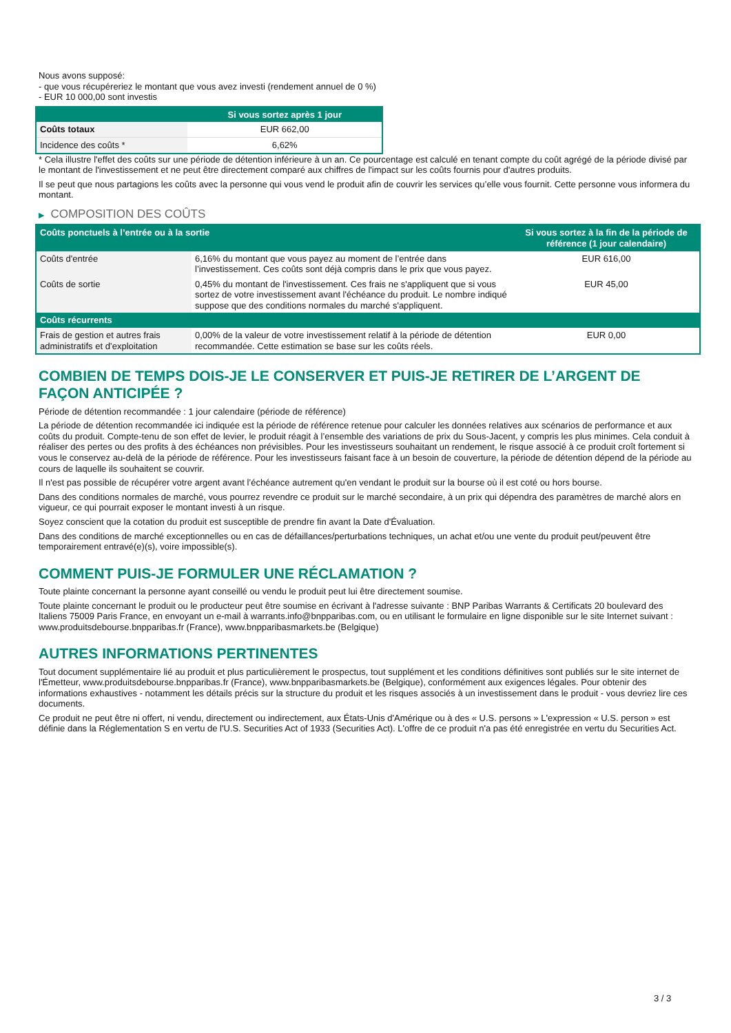Nous avons supposé:
- que vous récupéreriez le montant que vous avez investi (rendement annuel de 0 %)
- EUR 10 000,00 sont investis
| | Si vous sortez après 1 jour |
| --- | --- |
| Coûts totaux | EUR 662,00 |
| Incidence des coûts * | 6,62% |
* Cela illustre l'effet des coûts sur une période de détention inférieure à un an. Ce pourcentage est calculé en tenant compte du coût agrégé de la période divisé par le montant de l'investissement et ne peut être directement comparé aux chiffres de l'impact sur les coûts fournis pour d'autres produits.
Il se peut que nous partagions les coûts avec la personne qui vous vend le produit afin de couvrir les services qu’elle vous fournit. Cette personne vous informera du montant.
▶ COMPOSITION DES COÛTS
| Coûts ponctuels à l’entrée ou à la sortie | | Si vous sortez à la fin de la période de référence (1 jour calendaire) |
| --- | --- | --- |
| Coûts d'entrée | 6,16% du montant que vous payez au moment de l’entrée dans l’investissement. Ces coûts sont déjà compris dans le prix que vous payez. | EUR 616,00 |
| Coûts de sortie | 0,45% du montant de l'investissement. Ces frais ne s'appliquent que si vous sortez de votre investissement avant l'échéance du produit. Le nombre indiqué suppose que des conditions normales du marché s'appliquent. | EUR 45,00 |
| Coûts récurrents | | |
| Frais de gestion et autres frais administratifs et d’exploitation | 0,00% de la valeur de votre investissement relatif à la période de détention recommandée. Cette estimation se base sur les coûts réels. | EUR 0,00 |
COMBIEN DE TEMPS DOIS-JE LE CONSERVER ET PUIS-JE RETIRER DE L’ARGENT DE FAÇON ANTICIPÉE ?
Période de détention recommandée : 1 jour calendaire (période de référence)
La période de détention recommandée ici indiquée est la période de référence retenue pour calculer les données relatives aux scénarios de performance et aux coûts du produit. Compte-tenu de son effet de levier, le produit réagit à l’ensemble des variations de prix du Sous-Jacent, y compris les plus minimes. Cela conduit à réaliser des pertes ou des profits à des échéances non prévisibles. Pour les investisseurs souhaitant un rendement, le risque associé à ce produit croît fortement si vous le conservez au-delà de la période de référence. Pour les investisseurs faisant face à un besoin de couverture, la période de détention dépend de la période au cours de laquelle ils souhaitent se couvrir.
Il n'est pas possible de récupérer votre argent avant l’échéance autrement qu'en vendant le produit sur la bourse où il est coté ou hors bourse.
Dans des conditions normales de marché, vous pourrez revendre ce produit sur le marché secondaire, à un prix qui dépendra des paramètres de marché alors en vigueur, ce qui pourrait exposer le montant investi à un risque.
Soyez conscient que la cotation du produit est susceptible de prendre fin avant la Date d'Évaluation.
Dans des conditions de marché exceptionnelles ou en cas de défaillances/perturbations techniques, un achat et/ou une vente du produit peut/peuvent être temporairement entravé(e)(s), voire impossible(s).
COMMENT PUIS-JE FORMULER UNE RÉCLAMATION ?
Toute plainte concernant la personne ayant conseillé ou vendu le produit peut lui être directement soumise.
Toute plainte concernant le produit ou le producteur peut être soumise en écrivant à l'adresse suivante : BNP Paribas Warrants & Certificats 20 boulevard des Italiens 75009 Paris France, en envoyant un e-mail à warrants.info@bnpparibas.com, ou en utilisant le formulaire en ligne disponible sur le site Internet suivant : www.produitsdebourse.bnpparibas.fr (France), www.bnpparibasmarkets.be (Belgique)
AUTRES INFORMATIONS PERTINENTES
Tout document supplémentaire lié au produit et plus particulièrement le prospectus, tout supplément et les conditions définitives sont publiés sur le site internet de l'Émetteur, www.produitsdebourse.bnpparibas.fr (France), www.bnpparibasmarkets.be (Belgique), conformément aux exigences légales. Pour obtenir des informations exhaustives - notamment les détails précis sur la structure du produit et les risques associés à un investissement dans le produit - vous devriez lire ces documents.
Ce produit ne peut être ni offert, ni vendu, directement ou indirectement, aux États-Unis d'Amérique ou à des « U.S. persons » L'expression « U.S. person » est définie dans la Réglementation S en vertu de l'U.S. Securities Act of 1933 (Securities Act). L'offre de ce produit n'a pas été enregistrée en vertu du Securities Act.
3 / 3